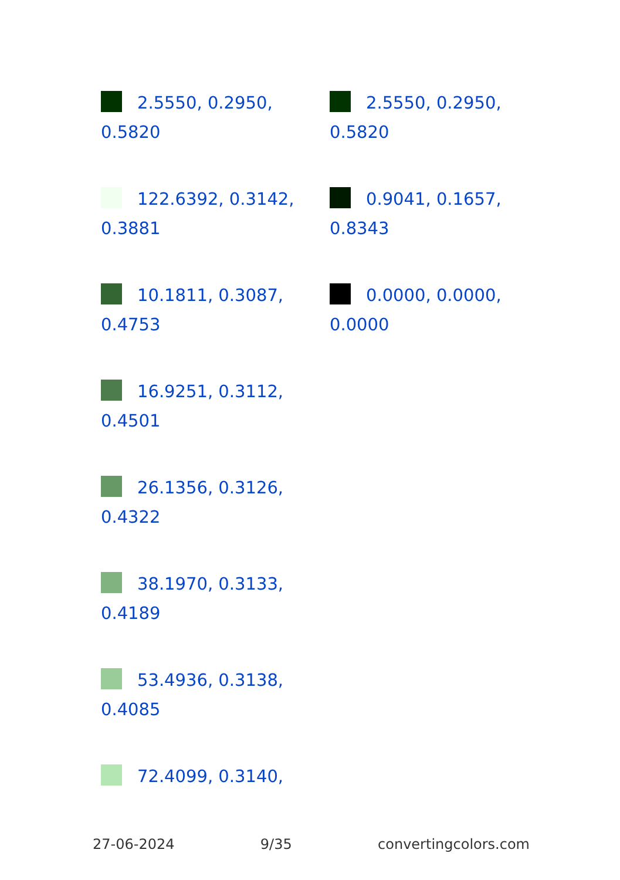2.5550, 0.2950, 0.5820
122.6392, 0.3142, 0.3881
10.1811, 0.3087, 0.4753
16.9251, 0.3112, 0.4501
26.1356, 0.3126, 0.4322
38.1970, 0.3133, 0.4189
53.4936, 0.3138, 0.4085
72.4099, 0.3140,
2.5550, 0.2950, 0.5820
0.9041, 0.1657, 0.8343
0.0000, 0.0000, 0.0000
27-06-2024 9/35 convertingcolors.com